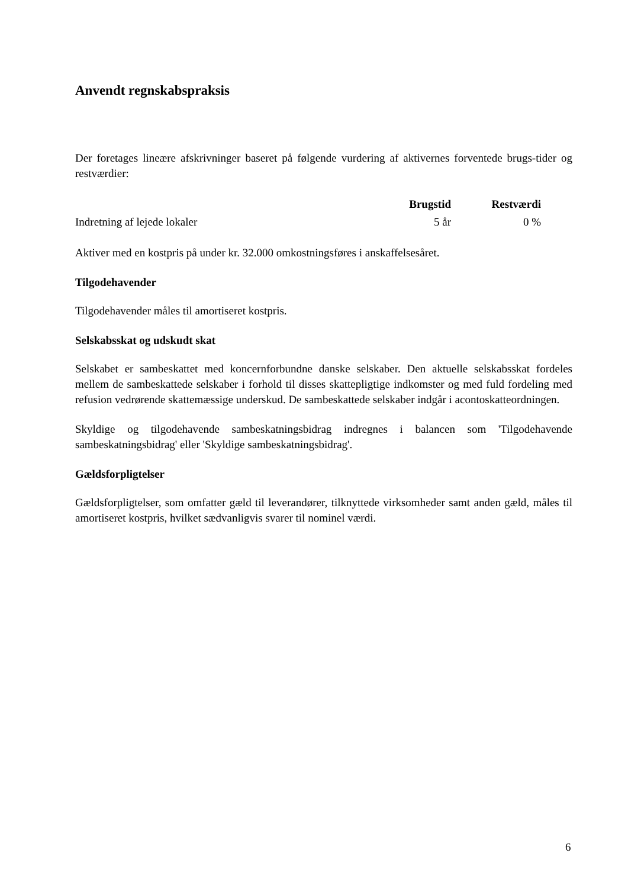Anvendt regnskabspraksis
Der foretages lineære afskrivninger baseret på følgende vurdering af aktivernes forventede brugs-tider og restværdier:
| | Brugstid | Restværdi |
| --- | --- | --- |
| Indretning af lejede lokaler | 5 år | 0 % |
Aktiver med en kostpris på under kr. 32.000 omkostningsføres i anskaffelsesåret.
Tilgodehavender
Tilgodehavender måles til amortiseret kostpris.
Selskabsskat og udskudt skat
Selskabet er sambeskattet med koncernforbundne danske selskaber. Den aktuelle selskabsskat fordeles mellem de sambeskattede selskaber i forhold til disses skattepligtige indkomster og med fuld fordeling med refusion vedrørende skattemæssige underskud. De sambeskattede selskaber indgår i acontoskatteordningen.
Skyldige og tilgodehavende sambeskatningsbidrag indregnes i balancen som 'Tilgodehavende sambeskatningsbidrag' eller 'Skyldige sambeskatningsbidrag'.
Gældsforpligtelser
Gældsforpligtelser, som omfatter gæld til leverandører, tilknyttede virksomheder samt anden gæld, måles til amortiseret kostpris, hvilket sædvanligvis svarer til nominel værdi.
6